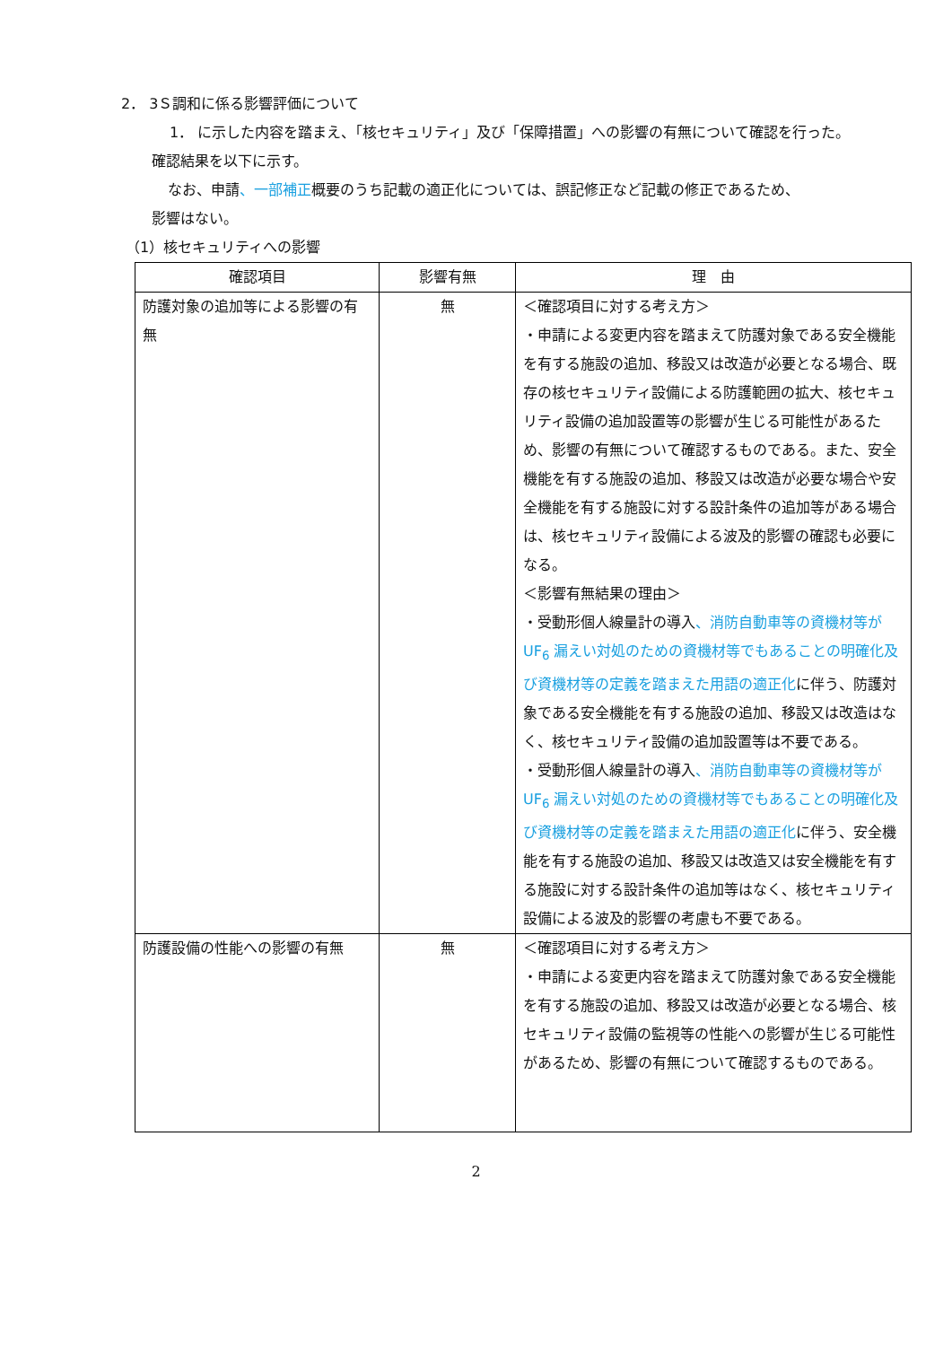2． 3Ｓ調和に係る影響評価について
1． に示した内容を踏まえ、「核セキュリティ」及び「保障措置」への影響の有無について確認を行った。
確認結果を以下に示す。
なお、申請、一部補正概要のうち記載の適正化については、誤記修正など記載の修正であるため、
影響はない。
（1）核セキュリティへの影響
| 確認項目 | 影響有無 | 理 由 |
| --- | --- | --- |
| 防護対象の追加等による影響の有無 | 無 | ＜確認項目に対する考え方＞ ・申請による変更内容を踏まえて防護対象である安全機能を有する施設の追加、移設又は改造が必要となる場合、既存の核セキュリティ設備による防護範囲の拡大、核セキュリティ設備の追加設置等の影響が生じる可能性があるため、影響の有無について確認するものである。また、安全機能を有する施設の追加、移設又は改造が必要な場合や安全機能を有する施設に対する設計条件の追加等がある場合は、核セキュリティ設備による波及的影響の確認も必要になる。 ＜影響有無結果の理由＞ ・受動形個人線量計の導入 、消防自動車等の資機材等が UF<sub>6</sub> 漏えい対処のための資機材等でもあることの明確化及び資機材等の定義を踏まえた用語の適正化 に伴う、防護対象である安全機能を有する施設の追加、移設又は改造はなく、核セキュリティ設備の追加設置等は不要である。 ・受動形個人線量計の導入 、消防自動車等の資機材等が UF<sub>6</sub> 漏えい対処のための資機材等でもあることの明確化及び資機材等の定義を踏まえた用語の適正化 に伴う、安全機能を有する施設の追加、移設又は改造又は安全機能を有する施設に対する設計条件の追加等はなく、核セキュリティ設備による波及的影響の考慮も不要である。 |
| 防護設備の性能への影響の有無 | 無 | ＜確認項目に対する考え方＞ ・申請による変更内容を踏まえて防護対象である安全機能を有する施設の追加、移設又は改造が必要となる場合、核セキュリティ設備の監視等の性能への影響が生じる可能性があるため、影響の有無について確認するものである。 |
2